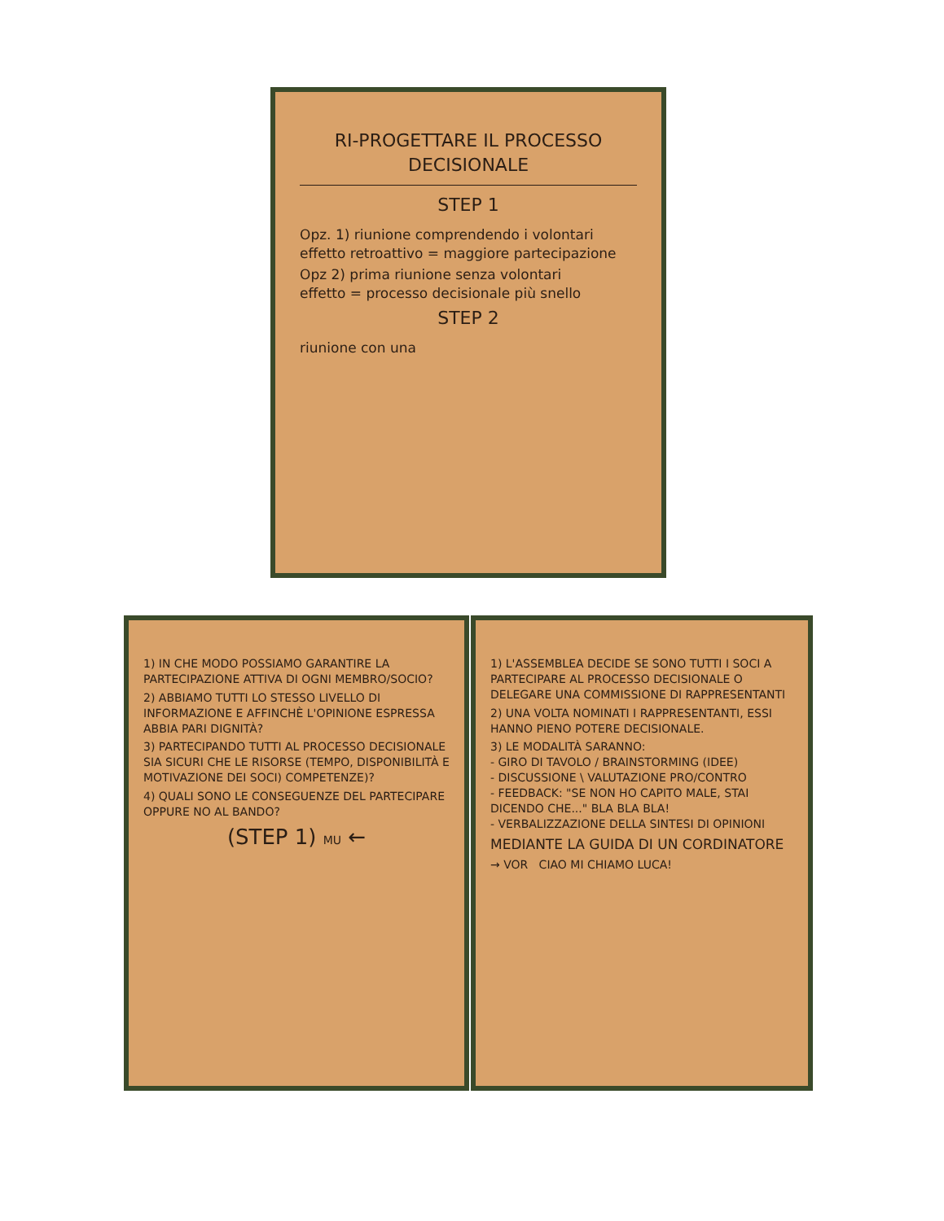RI-PROGETTARE IL PROCESSO DECISIONALE
STEP 1
Opz. 1) riunione comprendendo i volontari
effetto retroattivo = maggiore partecipazione
Opz 2) prima riunione senza volontari
effetto = processo decisionale più snello
STEP 2
riunione con una
1) IN CHE MODO POSSIAMO GARANTIRE LA PARTECIPAZIONE ATTIVA DI OGNI MEMBRO/SOCIO?
2) ABBIAMO TUTTI LO STESSO LIVELLO DI INFORMAZIONE E AFFINCHÈ L'OPINIONE ESPRESSA ABBIA PARI DIGNITÀ?
3) PARTECIPANDO TUTTI AL PROCESSO DECISIONALE SIA SICURI CHE LE RISORSE (TEMPO, DISPONIBILITÀ E MOTIVAZIONE DEI SOCI) COMPETENZE)?
4) QUALI SONO LE CONSEGUENZE DEL PARTECIPARE OPPURE NO AL BANDO?
(STEP 1) MU ←
1) L'ASSEMBLEA DECIDE SE SONO TUTTI I SOCI A PARTECIPARE AL PROCESSO DECISIONALE O DELEGARE UNA COMMISSIONE DI RAPPRESENTANTI
2) UNA VOLTA NOMINATI I RAPPRESENTANTI, ESSI HANNO PIENO POTERE DECISIONALE.
3) LE MODALITÀ SARANNO:
- GIRO DI TAVOLO / BRAINSTORMING (IDEE)
- DISCUSSIONE \ VALUTAZIONE PRO/CONTRO
- FEEDBACK: "SE NON HO CAPITO MALE, STAI DICENDO CHE..." BLA BLA BLA!
- VERBALIZZAZIONE DELLA SINTESI DI OPINIONI
MEDIANTE LA GUIDA DI UN CORDINATORE
→ VOR CIAO MI CHIAMO LUCA!